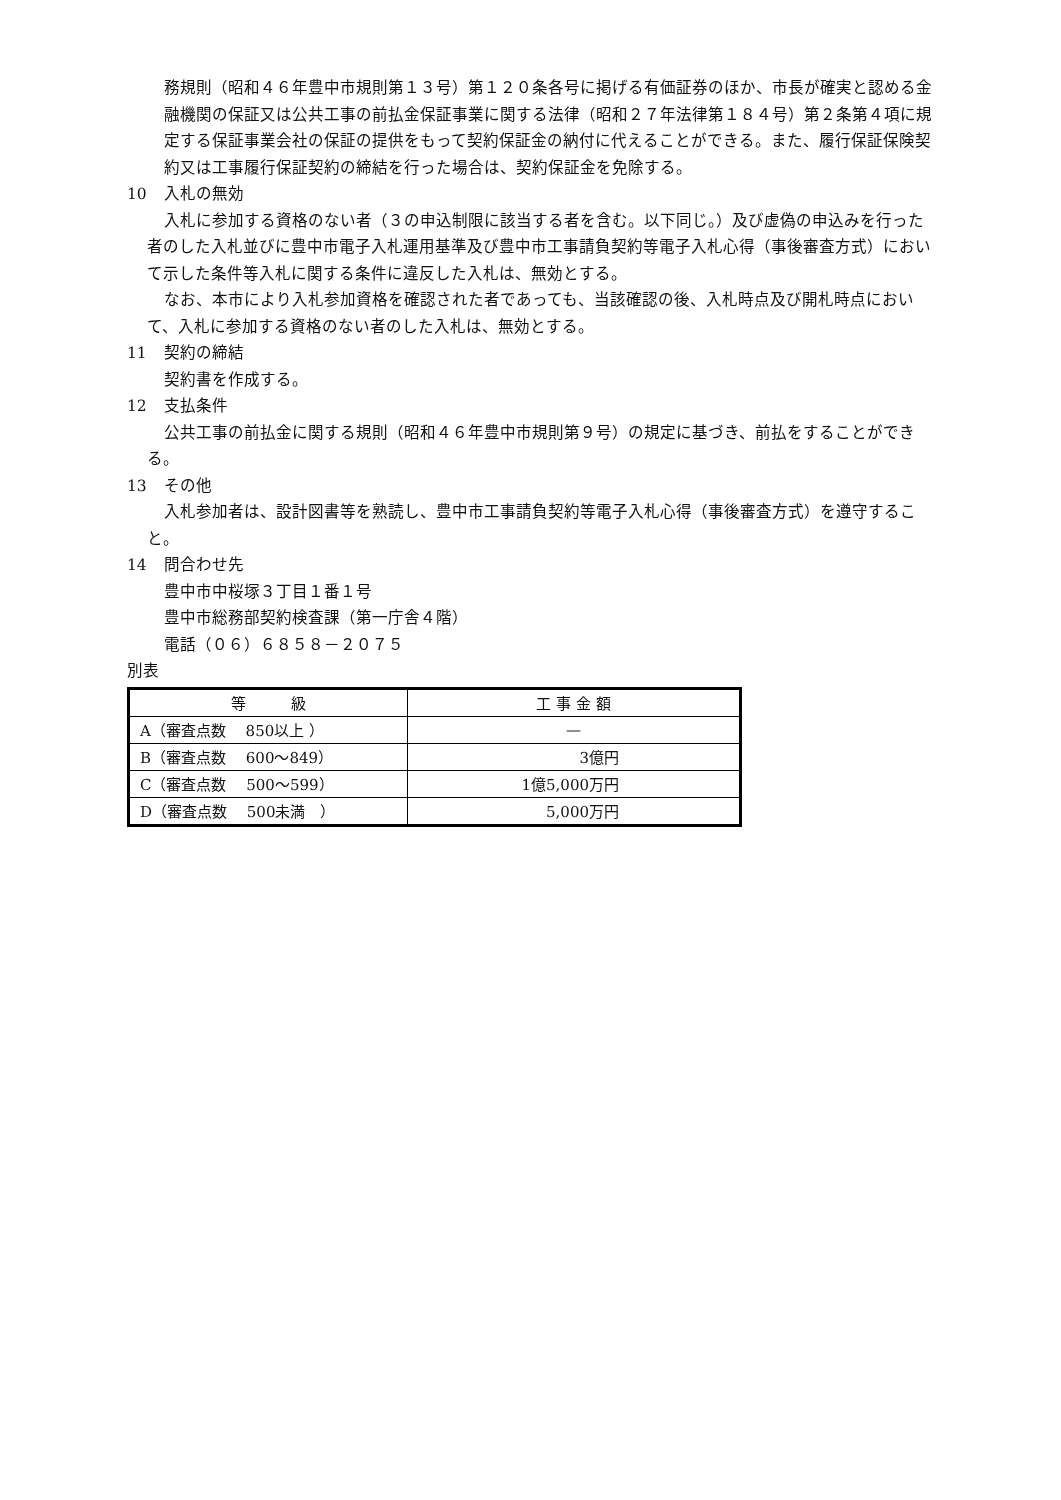務規則（昭和４６年豊中市規則第１３号）第１２０条各号に掲げる有価証券のほか、市長が確実と認める金融機関の保証又は公共工事の前払金保証事業に関する法律（昭和２７年法律第１８４号）第２条第４項に規定する保証事業会社の保証の提供をもって契約保証金の納付に代えることができる。また、履行保証保険契約又は工事履行保証契約の締結を行った場合は、契約保証金を免除する。
10 入札の無効
入札に参加する資格のない者（３の申込制限に該当する者を含む。以下同じ。）及び虚偽の申込みを行った者のした入札並びに豊中市電子入札運用基準及び豊中市工事請負契約等電子入札心得（事後審査方式）において示した条件等入札に関する条件に違反した入札は、無効とする。
なお、本市により入札参加資格を確認された者であっても、当該確認の後、入札時点及び開札時点において、入札に参加する資格のない者のした入札は、無効とする。
11 契約の締結
契約書を作成する。
12 支払条件
公共工事の前払金に関する規則（昭和４６年豊中市規則第９号）の規定に基づき、前払をすることができる。
13 その他
入札参加者は、設計図書等を熟読し、豊中市工事請負契約等電子入札心得（事後審査方式）を遵守すること。
14 問合わせ先
豊中市中桜塚３丁目１番１号
豊中市総務部契約検査課（第一庁舎４階）
電話（０６）６８５８－２０７５
別表
| 等 級 | 工 事 金 額 |
| --- | --- |
| A（審査点数 850以上 ） | — |
| B（審査点数 600～849） | 3億円 |
| C（審査点数 500～599） | 1億5,000万円 |
| D（審査点数 500未満 ） | 5,000万円 |